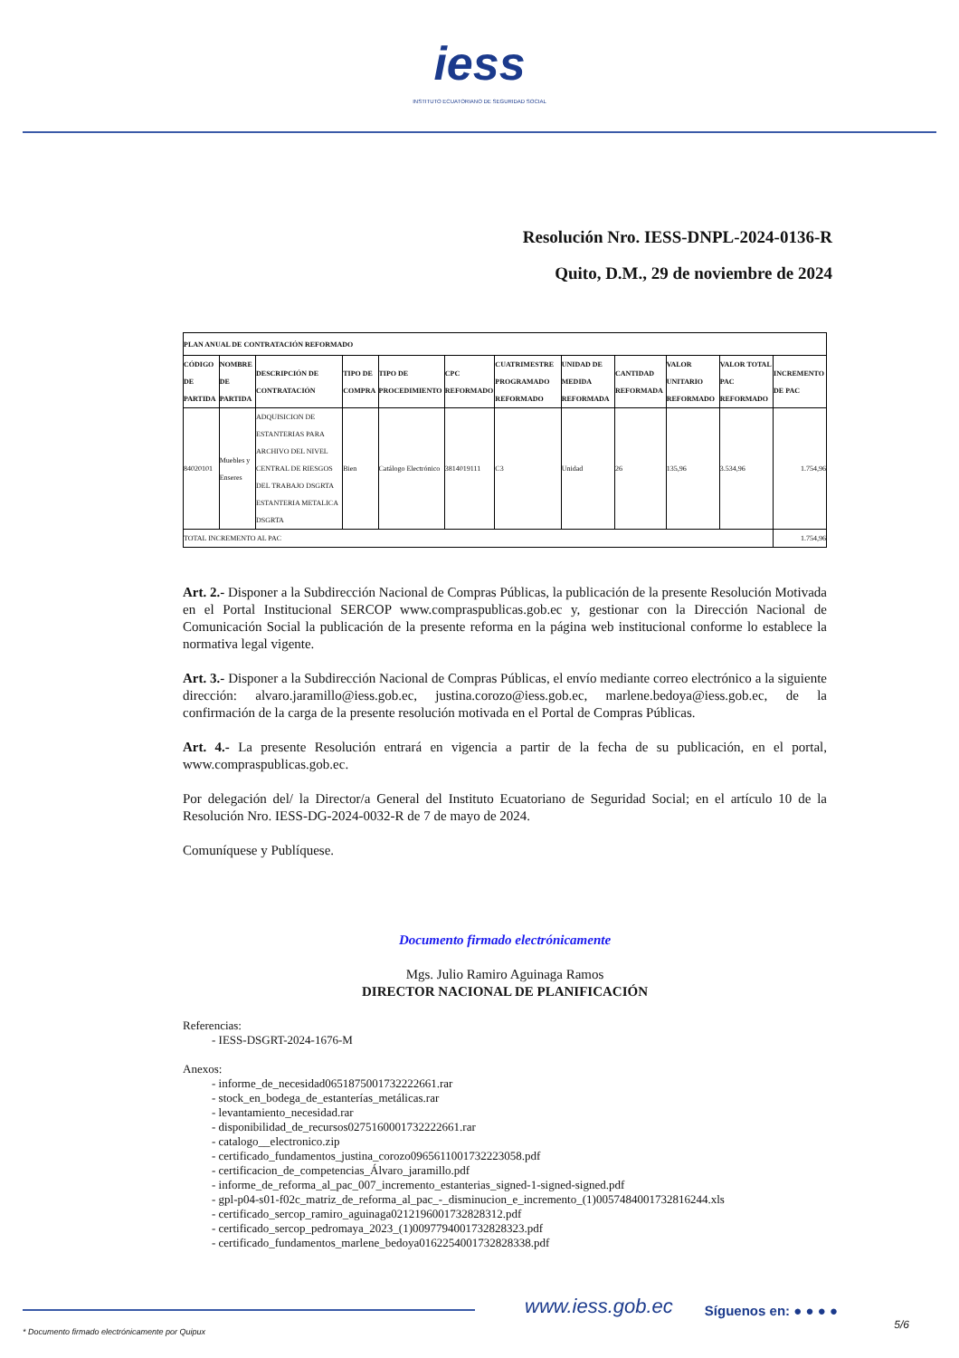iess
INSTITUTO ECUATORIANO DE SEGURIDAD SOCIAL
Resolución Nro. IESS-DNPL-2024-0136-R
Quito, D.M., 29 de noviembre de 2024
| PLAN ANUAL DE CONTRATACIÓN REFORMADO | | | | | | | | | | | |
| --- | --- | --- | --- | --- | --- | --- | --- | --- | --- | --- | --- |
| CÓDIGO DE PARTIDA | NOMBRE DE PARTIDA | DESCRIPCIÓN DE CONTRATACIÓN | TIPO DE COMPRA | TIPO DE PROCEDIMIENTO | CPC REFORMADO | CUATRIMESTRE PROGRAMADO REFORMADO | UNIDAD DE MEDIDA REFORMADA | CANTIDAD REFORMADA | VALOR UNITARIO REFORMADO | VALOR TOTAL PAC REFORMADO | INCREMENTO DE PAC |
| 84020101 | Muebles y Enseres | ADQUISICION DE ESTANTERIAS PARA ARCHIVO DEL NIVEL CENTRAL DE RIESGOS DEL TRABAJO DSGRTA ESTANTERIA METALICA DSGRTA | Bien | Catálogo Electrónico | 3814019111 | C3 | Unidad | 26 | 135,96 | 3.534,96 | 1.754,96 |
| TOTAL INCREMENTO AL PAC | | | | | | | | | | | 1.754,96 |
Art. 2.- Disponer a la Subdirección Nacional de Compras Públicas, la publicación de la presente Resolución Motivada en el Portal Institucional SERCOP www.compraspublicas.gob.ec y, gestionar con la Dirección Nacional de Comunicación Social la publicación de la presente reforma en la página web institucional conforme lo establece la normativa legal vigente.
Art. 3.- Disponer a la Subdirección Nacional de Compras Públicas, el envío mediante correo electrónico a la siguiente dirección: alvaro.jaramillo@iess.gob.ec, justina.corozo@iess.gob.ec, marlene.bedoya@iess.gob.ec, de la confirmación de la carga de la presente resolución motivada en el Portal de Compras Públicas.
Art. 4.- La presente Resolución entrará en vigencia a partir de la fecha de su publicación, en el portal, www.compraspublicas.gob.ec.
Por delegación del/ la Director/a General del Instituto Ecuatoriano de Seguridad Social; en el artículo 10 de la Resolución Nro. IESS-DG-2024-0032-R de 7 de mayo de 2024.
Comuníquese y Publíquese.
Documento firmado electrónicamente
Mgs. Julio Ramiro Aguinaga Ramos
DIRECTOR NACIONAL DE PLANIFICACIÓN
Referencias:
- IESS-DSGRT-2024-1676-M
Anexos:
- informe_de_necesidad0651875001732222661.rar
- stock_en_bodega_de_estanterías_metálicas.rar
- levantamiento_necesidad.rar
- disponibilidad_de_recursos0275160001732222661.rar
- catalogo__electronico.zip
- certificado_fundamentos_justina_corozo0965611001732223058.pdf
- certificacion_de_competencias_Álvaro_jaramillo.pdf
- informe_de_reforma_al_pac_007_incremento_estanterias_signed-1-signed-signed.pdf
- gpl-p04-s01-f02c_matriz_de_reforma_al_pac_-_disminucion_e_incremento_(1)0057484001732816244.xls
- certificado_sercop_ramiro_aguinaga0212196001732828312.pdf
- certificado_sercop_pedromaya_2023_(1)0097794001732828323.pdf
- certificado_fundamentos_marlene_bedoya0162254001732828338.pdf
www.iess.gob.ec
Síguenos en: ● ● ● ●
* Documento firmado electrónicamente por Quipux 5/6